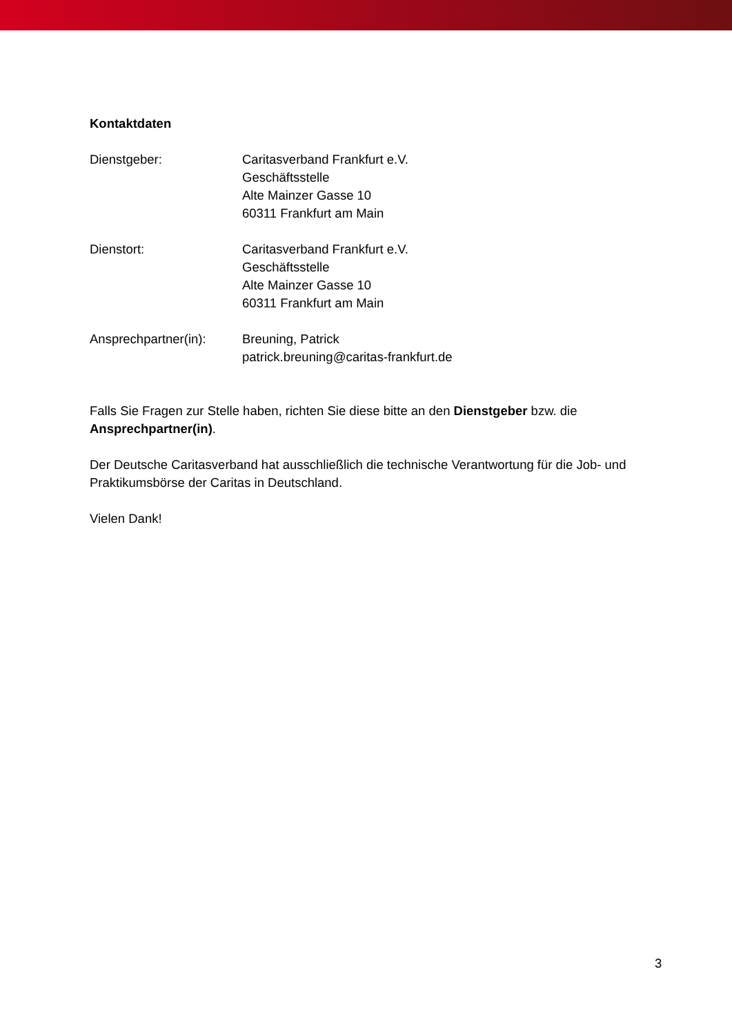Kontaktdaten
Dienstgeber: Caritasverband Frankfurt e.V.
Geschäftsstelle
Alte Mainzer Gasse 10
60311 Frankfurt am Main
Dienstort: Caritasverband Frankfurt e.V.
Geschäftsstelle
Alte Mainzer Gasse 10
60311 Frankfurt am Main
Ansprechpartner(in):
Breuning, Patrick
patrick.breuning@caritas-frankfurt.de
Falls Sie Fragen zur Stelle haben, richten Sie diese bitte an den Dienstgeber bzw. die Ansprechpartner(in).
Der Deutsche Caritasverband hat ausschließlich die technische Verantwortung für die Job- und Praktikumsbörse der Caritas in Deutschland.
Vielen Dank!
3